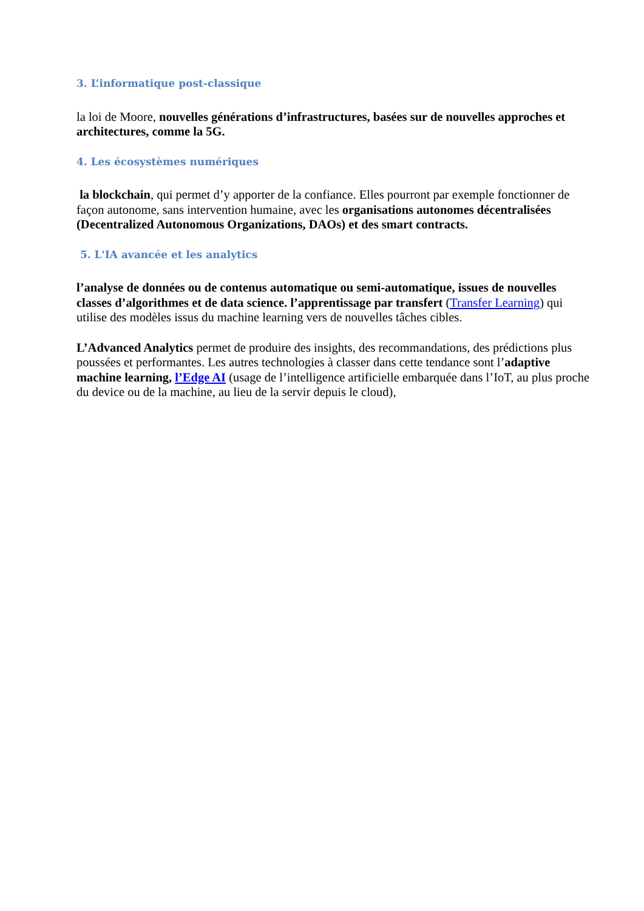3. L’informatique post-classique
la loi de Moore, nouvelles générations d’infrastructures, basées sur de nouvelles approches et architectures, comme la 5G.
4. Les écosystèmes numériques
la blockchain, qui permet d’y apporter de la confiance. Elles pourront par exemple fonctionner de façon autonome, sans intervention humaine, avec les organisations autonomes décentralisées (Decentralized Autonomous Organizations, DAOs) et des smart contracts.
5. L'IA avancée et les analytics
l’analyse de données ou de contenus automatique ou semi-automatique, issues de nouvelles classes d’algorithmes et de data science. l’apprentissage par transfert (Transfer Learning) qui utilise des modèles issus du machine learning vers de nouvelles tâches cibles.
L’Advanced Analytics permet de produire des insights, des recommandations, des prédictions plus poussées et performantes. Les autres technologies à classer dans cette tendance sont l’adaptive machine learning, l’Edge AI (usage de l’intelligence artificielle embarquée dans l’IoT, au plus proche du device ou de la machine, au lieu de la servir depuis le cloud),